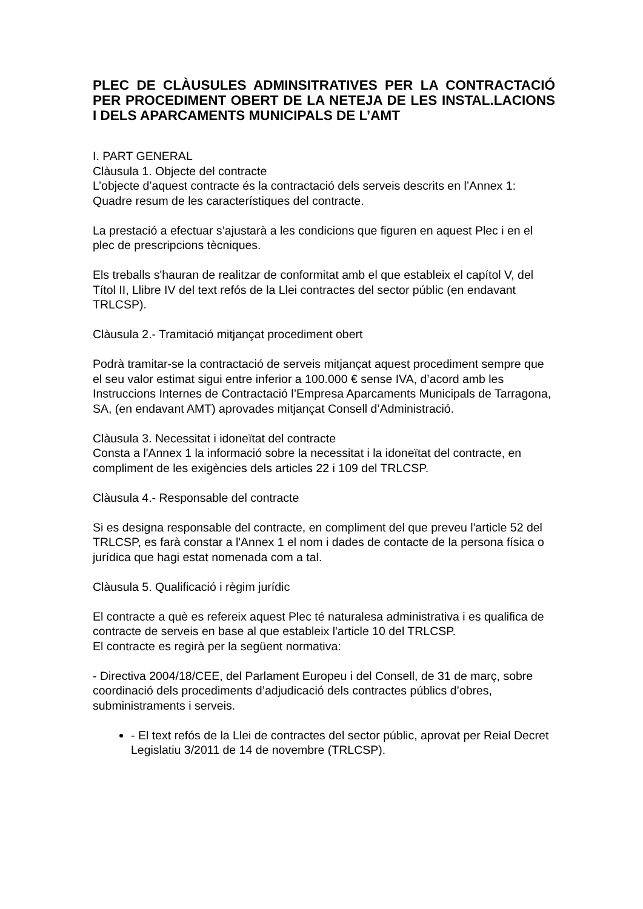PLEC DE CLÀUSULES ADMINSITRATIVES PER LA CONTRACTACIÓ PER PROCEDIMENT OBERT DE LA NETEJA DE LES INSTAL.LACIONS I DELS APARCAMENTS MUNICIPALS DE L’AMT
I. PART GENERAL
Clàusula 1. Objecte del contracte
L’objecte d’aquest contracte és la contractació dels serveis descrits en l’Annex 1: Quadre resum de les característiques del contracte.
La prestació a efectuar s’ajustarà a les condicions que figuren en aquest Plec i en el plec de prescripcions tècniques.
Els treballs s'hauran de realitzar de conformitat amb el que estableix el capítol V, del Títol II, Llibre IV del text refós de la Llei contractes del sector públic (en endavant TRLCSP).
Clàusula 2.- Tramitació mitjançat procediment obert
Podrà tramitar-se la contractació de serveis mitjançat aquest procediment sempre que el seu valor estimat sigui entre inferior a 100.000 € sense IVA, d’acord amb les Instruccions Internes de Contractació l’Empresa Aparcaments Municipals de Tarragona, SA, (en endavant AMT) aprovades mitjançat Consell d’Administració.
Clàusula 3. Necessitat i idoneïtat del contracte
Consta a l'Annex 1 la informació sobre la necessitat i la idoneïtat del contracte, en compliment de les exigències dels articles 22 i 109 del TRLCSP.
Clàusula 4.- Responsable del contracte
Si es designa responsable del contracte, en compliment del que preveu l'article 52 del TRLCSP, es farà constar a l'Annex 1 el nom i dades de contacte de la persona física o jurídica que hagi estat nomenada com a tal.
Clàusula 5. Qualificació i règim jurídic
El contracte a què es refereix aquest Plec té naturalesa administrativa i es qualifica de contracte de serveis en base al que estableix l'article 10 del TRLCSP.
El contracte es regirà per la següent normativa:
- Directiva 2004/18/CEE, del Parlament Europeu i del Consell, de 31 de març, sobre coordinació dels procediments d’adjudicació dels contractes públics d’obres, subministraments i serveis.
- El text refós de la Llei de contractes del sector públic, aprovat per Reial Decret Legislatiu 3/2011 de 14 de novembre (TRLCSP).